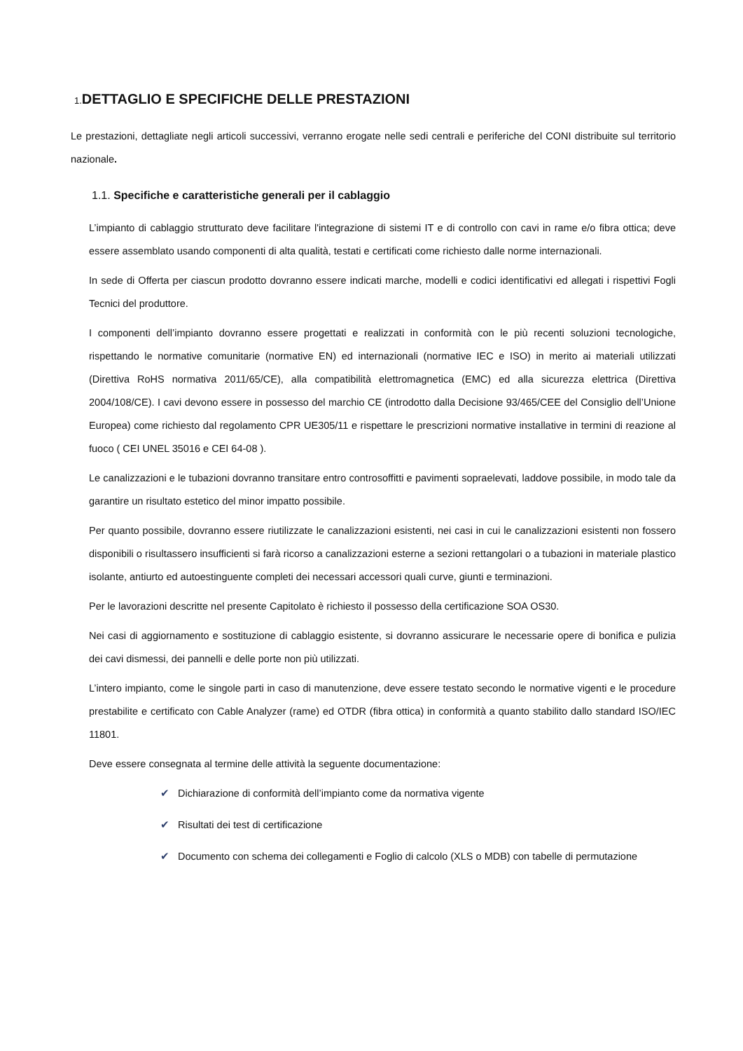1. DETTAGLIO E SPECIFICHE DELLE PRESTAZIONI
Le prestazioni, dettagliate negli articoli successivi, verranno erogate nelle sedi centrali e periferiche del CONI distribuite sul territorio nazionale.
1.1. Specifiche e caratteristiche generali per il cablaggio
L’impianto di cablaggio strutturato deve facilitare l'integrazione di sistemi IT e di controllo con cavi in rame e/o fibra ottica; deve essere assemblato usando componenti di alta qualità, testati e certificati come richiesto dalle norme internazionali.
In sede di Offerta per ciascun prodotto dovranno essere indicati marche, modelli e codici identificativi ed allegati i rispettivi Fogli Tecnici del produttore.
I componenti dell’impianto dovranno essere progettati e realizzati in conformità con le più recenti soluzioni tecnologiche, rispettando le normative comunitarie (normative EN) ed internazionali (normative IEC e ISO) in merito ai materiali utilizzati (Direttiva RoHS normativa 2011/65/CE), alla compatibilità elettromagnetica (EMC) ed alla sicurezza elettrica (Direttiva 2004/108/CE). I cavi devono essere in possesso del marchio CE (introdotto dalla Decisione 93/465/CEE del Consiglio dell’Unione Europea) come richiesto dal regolamento CPR UE305/11 e rispettare le prescrizioni normative installative in termini di reazione al fuoco ( CEI UNEL 35016 e CEI 64-08 ).
Le canalizzazioni e le tubazioni dovranno transitare entro controsoffitti e pavimenti sopraelevati, laddove possibile, in modo tale da garantire un risultato estetico del minor impatto possibile.
Per quanto possibile, dovranno essere riutilizzate le canalizzazioni esistenti, nei casi in cui le canalizzazioni esistenti non fossero disponibili o risultassero insufficienti si farà ricorso a canalizzazioni esterne a sezioni rettangolari o a tubazioni in materiale plastico isolante, antiurto ed autoestinguente completi dei necessari accessori quali curve, giunti e terminazioni.
Per le lavorazioni descritte nel presente Capitolato è richiesto il possesso della certificazione SOA OS30.
Nei casi di aggiornamento e sostituzione di cablaggio esistente, si dovranno assicurare le necessarie opere di bonifica e pulizia dei cavi dismessi, dei pannelli e delle porte non più utilizzati.
L’intero impianto, come le singole parti in caso di manutenzione, deve essere testato secondo le normative vigenti e le procedure prestabilite e certificato con Cable Analyzer (rame) ed OTDR (fibra ottica) in conformità a quanto stabilito dallo standard ISO/IEC 11801.
Deve essere consegnata al termine delle attività la seguente documentazione:
✔ Dichiarazione di conformità dell’impianto come da normativa vigente
✔ Risultati dei test di certificazione
✔ Documento con schema dei collegamenti e Foglio di calcolo (XLS o MDB) con tabelle di permutazione